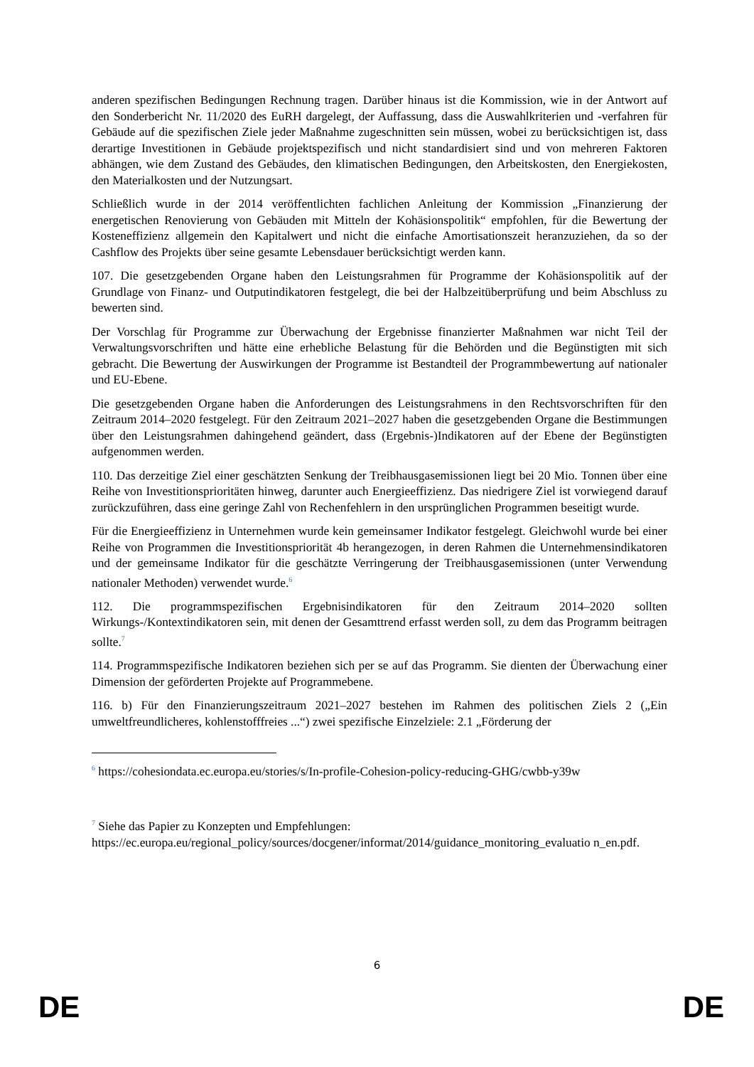anderen spezifischen Bedingungen Rechnung tragen. Darüber hinaus ist die Kommission, wie in der Antwort auf den Sonderbericht Nr. 11/2020 des EuRH dargelegt, der Auffassung, dass die Auswahlkriterien und -verfahren für Gebäude auf die spezifischen Ziele jeder Maßnahme zugeschnitten sein müssen, wobei zu berücksichtigen ist, dass derartige Investitionen in Gebäude projektspezifisch und nicht standardisiert sind und von mehreren Faktoren abhängen, wie dem Zustand des Gebäudes, den klimatischen Bedingungen, den Arbeitskosten, den Energiekosten, den Materialkosten und der Nutzungsart.
Schließlich wurde in der 2014 veröffentlichten fachlichen Anleitung der Kommission „Finanzierung der energetischen Renovierung von Gebäuden mit Mitteln der Kohäsionspolitik“ empfohlen, für die Bewertung der Kosteneffizienz allgemein den Kapitalwert und nicht die einfache Amortisationszeit heranzuziehen, da so der Cashflow des Projekts über seine gesamte Lebensdauer berücksichtigt werden kann.
107. Die gesetzgebenden Organe haben den Leistungsrahmen für Programme der Kohäsionspolitik auf der Grundlage von Finanz- und Outputindikatoren festgelegt, die bei der Halbzeitüberprüfung und beim Abschluss zu bewerten sind.
Der Vorschlag für Programme zur Überwachung der Ergebnisse finanzierter Maßnahmen war nicht Teil der Verwaltungsvorschriften und hätte eine erhebliche Belastung für die Behörden und die Begünstigten mit sich gebracht. Die Bewertung der Auswirkungen der Programme ist Bestandteil der Programmbewertung auf nationaler und EU-Ebene.
Die gesetzgebenden Organe haben die Anforderungen des Leistungsrahmens in den Rechtsvorschriften für den Zeitraum 2014–2020 festgelegt. Für den Zeitraum 2021–2027 haben die gesetzgebenden Organe die Bestimmungen über den Leistungsrahmen dahingehend geändert, dass (Ergebnis-)Indikatoren auf der Ebene der Begünstigten aufgenommen werden.
110. Das derzeitige Ziel einer geschätzten Senkung der Treibhausgasemissionen liegt bei 20 Mio. Tonnen über eine Reihe von Investitionsprioritäten hinweg, darunter auch Energieeffizienz. Das niedrigere Ziel ist vorwiegend darauf zurückzuführen, dass eine geringe Zahl von Rechenfehlern in den ursprünglichen Programmen beseitigt wurde.
Für die Energieeffizienz in Unternehmen wurde kein gemeinsamer Indikator festgelegt. Gleichwohl wurde bei einer Reihe von Programmen die Investitionspriorität 4b herangezogen, in deren Rahmen die Unternehmensindikatoren und der gemeinsame Indikator für die geschätzte Verringerung der Treibhausgasemissionen (unter Verwendung nationaler Methoden) verwendet wurde.<sup>6</sup>
112. Die programmspezifischen Ergebnisindikatoren für den Zeitraum 2014–2020 sollten Wirkungs-/Kontextindikatoren sein, mit denen der Gesamttrend erfasst werden soll, zu dem das Programm beitragen sollte.<sup>7</sup>
114. Programmspezifische Indikatoren beziehen sich per se auf das Programm. Sie dienten der Überwachung einer Dimension der geförderten Projekte auf Programmebene.
116. b) Für den Finanzierungszeitraum 2021–2027 bestehen im Rahmen des politischen Ziels 2 („Ein umweltfreundlicheres, kohlenstofffreies ...“) zwei spezifische Einzelziele: 2.1 „Förderung der
<sup>6</sup> https://cohesiondata.ec.europa.eu/stories/s/In-profile-Cohesion-policy-reducing-GHG/cwbb-y39w
<sup>7</sup> Siehe das Papier zu Konzepten und Empfehlungen:
https://ec.europa.eu/regional_policy/sources/docgener/informat/2014/guidance_monitoring_evaluatio n_en.pdf.
6
DE DE